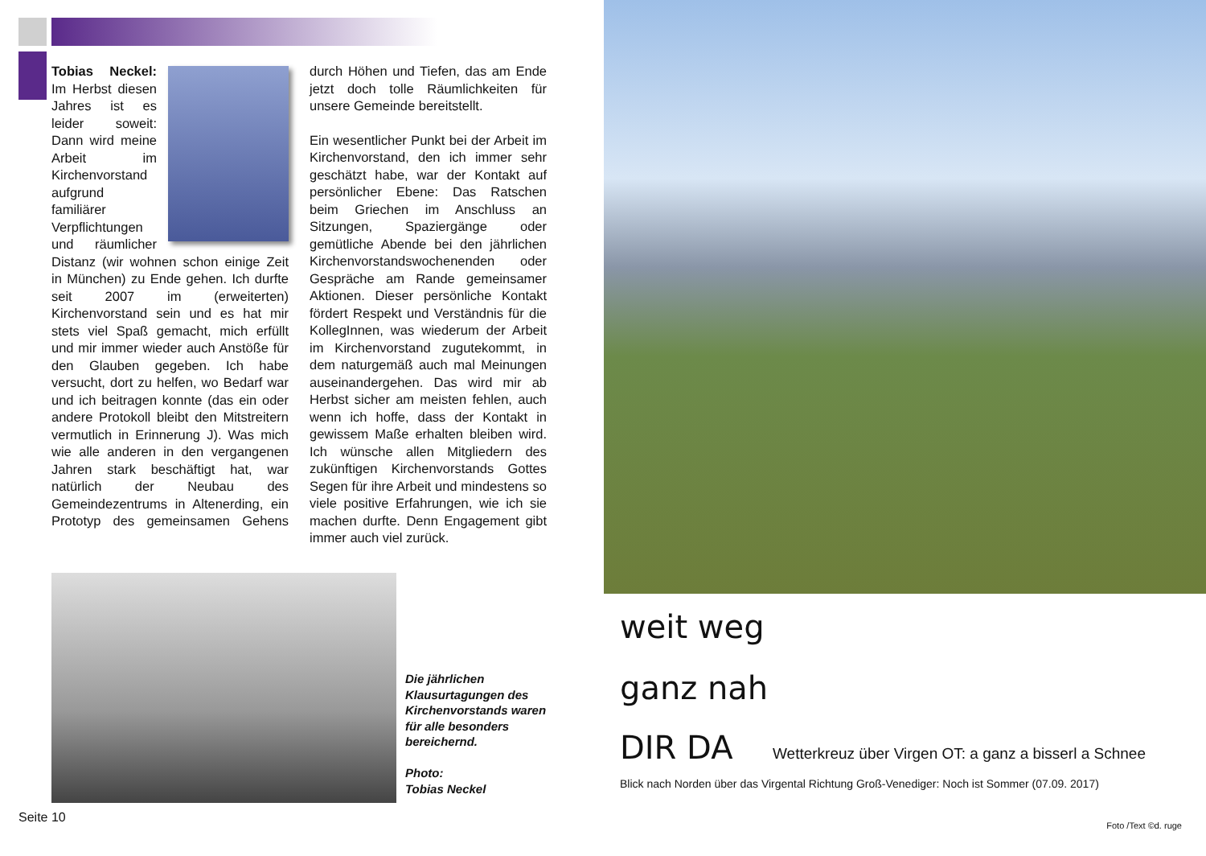Tobias Neckel: Im Herbst diesen Jahres ist es leider soweit: Dann wird meine Arbeit im Kirchenvorstand aufgrund familiärer Verpflichtungen und räumlicher Distanz (wir wohnen schon einige Zeit in München) zu Ende gehen. Ich durfte seit 2007 im (erweiterten) Kirchenvorstand sein und es hat mir stets viel Spaß gemacht, mich erfüllt und mir immer wieder auch Anstöße für den Glauben gegeben. Ich habe versucht, dort zu helfen, wo Bedarf war und ich beitragen konnte (das ein oder andere Protokoll bleibt den Mitstreitern vermutlich in Erinnerung J). Was mich wie alle anderen in den vergangenen Jahren stark beschäftigt hat, war natürlich der Neubau des Gemeindezentrums in Altenerding, ein Prototyp des gemeinsamen Gehens durch Höhen und Tiefen, das am Ende jetzt doch tolle Räumlichkeiten für unsere Gemeinde bereitstellt.
Ein wesentlicher Punkt bei der Arbeit im Kirchenvorstand, den ich immer sehr geschätzt habe, war der Kontakt auf persönlicher Ebene: Das Ratschen beim Griechen im Anschluss an Sitzungen, Spaziergänge oder gemütliche Abende bei den jährlichen Kirchenvorstandswochenenden oder Gespräche am Rande gemeinsamer Aktionen. Dieser persönliche Kontakt fördert Respekt und Verständnis für die KollegInnen, was wiederum der Arbeit im Kirchenvorstand zugutekommt, in dem naturgemäß auch mal Meinungen auseinandergehen. Das wird mir ab Herbst sicher am meisten fehlen, auch wenn ich hoffe, dass der Kontakt in gewissem Maße erhalten bleiben wird. Ich wünsche allen Mitgliedern des zukünftigen Kirchenvorstands Gottes Segen für ihre Arbeit und mindestens so viele positive Erfahrungen, wie ich sie machen durfte. Denn Engagement gibt immer auch viel zurück.
Die jährlichen Klausurtagungen des Kirchenvorstands waren für alle besonders bereichernd.
Photo:
Tobias Neckel
Seite 10
weit weg
ganz nah
DIR DA Wetterkreuz über Virgen OT: a ganz a bisserl a Schnee
Blick nach Norden über das Virgental Richtung Groß-Venediger: Noch ist Sommer (07.09. 2017)
Foto /Text ©d. ruge